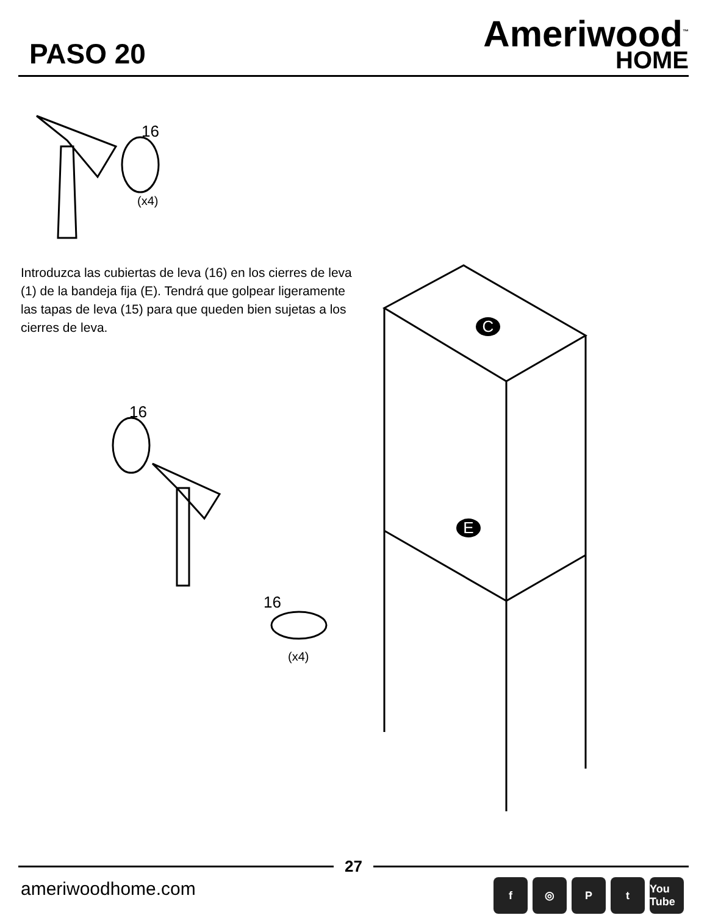PASO 20
Ameriwood<sup>™</sup>
HOME
16
(x4)
Introduzca las cubiertas de leva (16) en los cierres de leva (1) de la bandeja fija (E). Tendrá que golpear ligeramente las tapas de leva (15) para que queden bien sujetas a los cierres de leva.
C
E
16
16
(x4)
27
ameriwoodhome.com f ◎ Pt You Tube